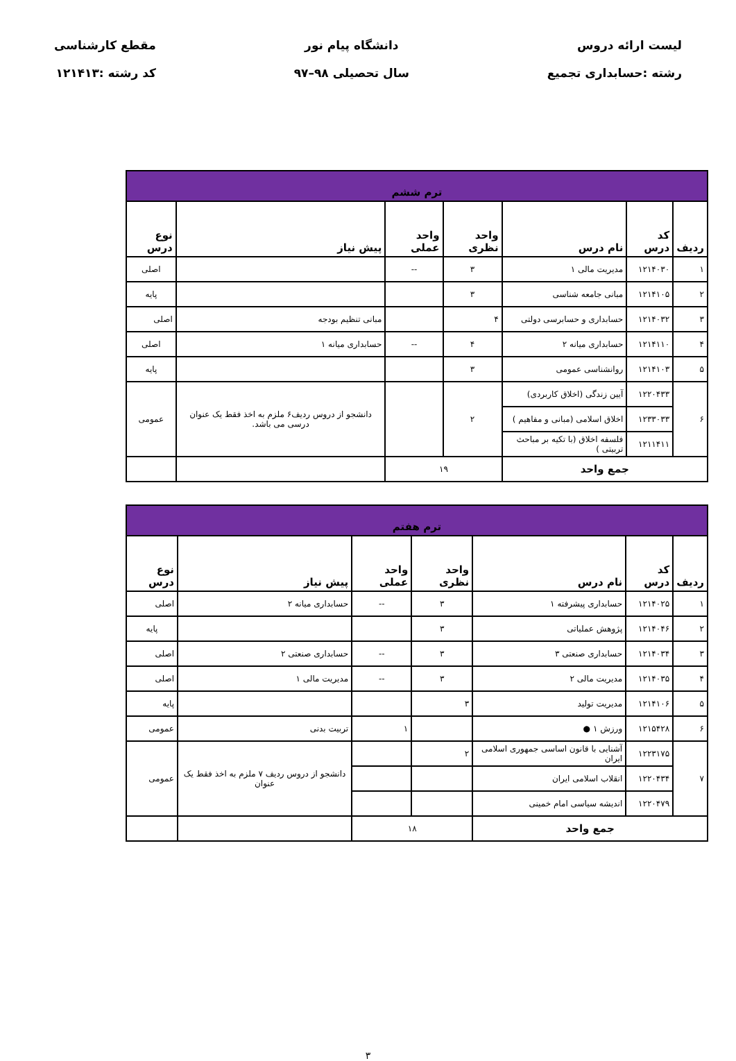لیست ارائه دروس
رشته :حسابداری تجمیع
دانشگاه پیام نور
سال تحصیلی ۹۸–۹۷
مقطع کارشناسی
کد رشته :۱۲۱۴۱۳
| ترم ششم | | | | | | |
| --- | --- | --- | --- | --- | --- | --- |
| ردیف | کد درس | نام درس | واحد نظری | واحد عملی | پیش نیاز | نوع درس |
| ۱ | ۱۲۱۴۰۳۰ | مدیریت مالی ۱ | ۳ | -- | | اصلی |
| ۲ | ۱۲۱۴۱۰۵ | مبانی جامعه شناسی | ۳ | | | پایه |
| ۳ | ۱۲۱۴۰۳۲ | حسابداری و حسابرسی دولتی | ۴ | | مبانی تنظیم بودجه | اصلی |
| ۴ | ۱۲۱۴۱۱۰ | حسابداری میانه ۲ | ۴ | -- | حسابداری میانه ۱ | اصلی |
| ۵ | ۱۲۱۴۱۰۳ | روانشناسی عمومی | ۳ | | | پایه |
| ۶ | ۱۲۲۰۴۳۳ | آیین زندگی (اخلاق کاربردی) | ۲ | | دانشجو از دروس ردیف۶ ملزم به اخذ فقط یک عنوان درسی می باشد. | عمومی |
| | ۱۲۳۳۰۳۳ | اخلاق اسلامی (مبانی و مفاهیم ) | | | | |
| | ۱۲۱۱۴۱۱ | فلسفه اخلاق (با تکیه بر مباحث تربیتی ) | | | | |
| جمع واحد | | | ۱۹ | | | |
| ترم هفتم | | | | | | |
| --- | --- | --- | --- | --- | --- | --- |
| ردیف | کد درس | نام درس | واحد نظری | واحد عملی | پیش نیاز | نوع درس |
| ۱ | ۱۲۱۴۰۲۵ | حسابداری پیشرفته ۱ | ۳ | -- | حسابداری میانه ۲ | اصلی |
| ۲ | ۱۲۱۴۰۴۶ | پژوهش عملیاتی | ۳ | | | پایه |
| ۳ | ۱۲۱۴۰۳۴ | حسابداری صنعتی ۳ | ۳ | -- | حسابداری صنعتی ۲ | اصلی |
| ۴ | ۱۲۱۴۰۳۵ | مدیریت مالی ۲ | ۳ | -- | مدیریت مالی ۱ | اصلی |
| ۵ | ۱۲۱۴۱۰۶ | مدیریت تولید | ۳ | | | پایه |
| ۶ | ۱۲۱۵۴۲۸ | ورزش ۱ ● | | ۱ | تربیت بدنی | عمومی |
| ۷ | ۱۲۲۳۱۷۵ | آشنایی با قانون اساسی جمهوری اسلامی ایران | ۲ | | دانشجو از دروس ردیف ۷ ملزم به اخذ فقط یک عنوان | عمومی |
| | ۱۲۲۰۴۳۴ | انقلاب اسلامی ایران | | | | |
| | ۱۲۲۰۴۷۹ | اندیشه سیاسی امام خمینی | | | | |
| جمع واحد | | | ۱۸ | | | |
۳